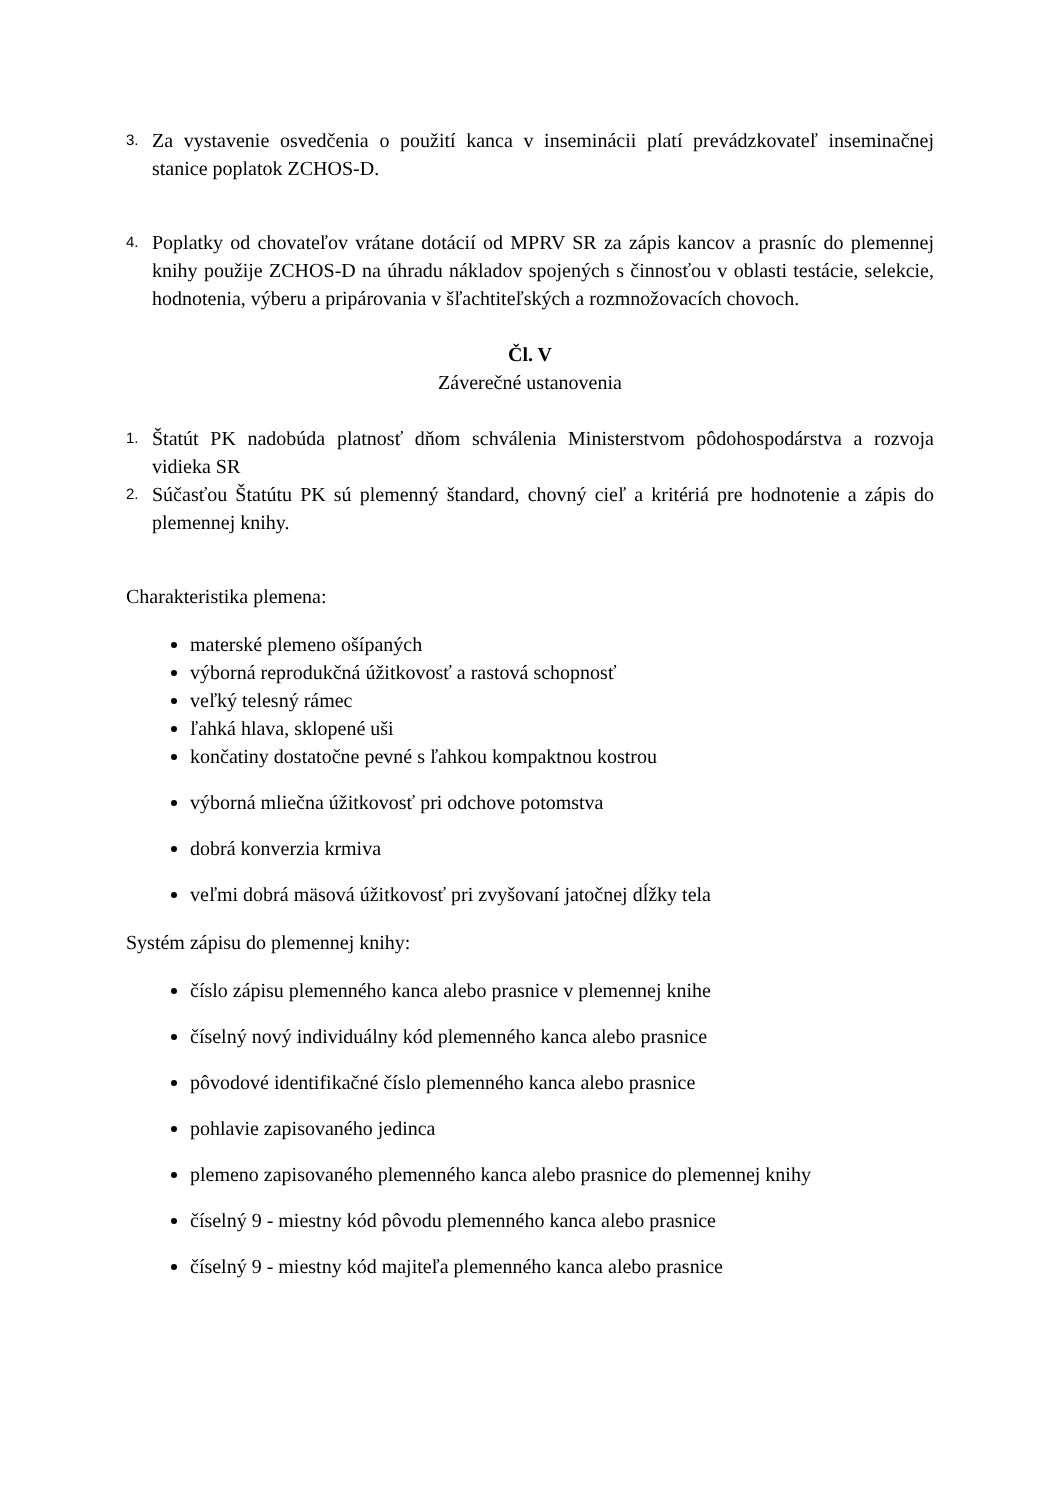3. Za vystavenie osvedčenia o použití kanca v inseminácii platí prevádzkovateľ inseminačnej stanice poplatok ZCHOS-D.
4. Poplatky od chovateľov vrátane dotácií od MPRV SR za zápis kancov a prasníc do plemennej knihy použije ZCHOS-D na úhradu nákladov spojených s činnosťou v oblasti testácie, selekcie, hodnotenia, výberu a pripárovania v šľachtiteľských a rozmnožovacích chovoch.
Čl. V
Záverečné ustanovenia
1. Štatút PK nadobúda platnosť dňom schválenia Ministerstvom pôdohospodárstva a rozvoja vidieka SR
2. Súčasťou Štatútu PK sú plemenný štandard, chovný cieľ a kritériá pre hodnotenie a zápis do plemennej knihy.
Charakteristika plemena:
materské plemeno ošípaných
výborná reprodukčná úžitkovosť a rastová schopnosť
veľký telesný rámec
ľahká hlava, sklopené uši
končatiny dostatočne pevné s ľahkou kompaktnou kostrou
výborná mliečna úžitkovosť pri odchove potomstva
dobrá konverzia krmiva
veľmi dobrá mäsová úžitkovosť pri zvyšovaní jatočnej dĺžky tela
Systém zápisu do plemennej knihy:
číslo zápisu plemenného kanca alebo prasnice v plemennej knihe
číselný nový individuálny kód plemenného kanca alebo prasnice
pôvodové identifikačné číslo plemenného kanca alebo prasnice
pohlavie zapisovaného jedinca
plemeno zapisovaného plemenného kanca alebo prasnice do plemennej knihy
číselný 9 - miestny kód pôvodu plemenného kanca alebo prasnice
číselný 9 - miestny kód majiteľa plemenného kanca alebo prasnice